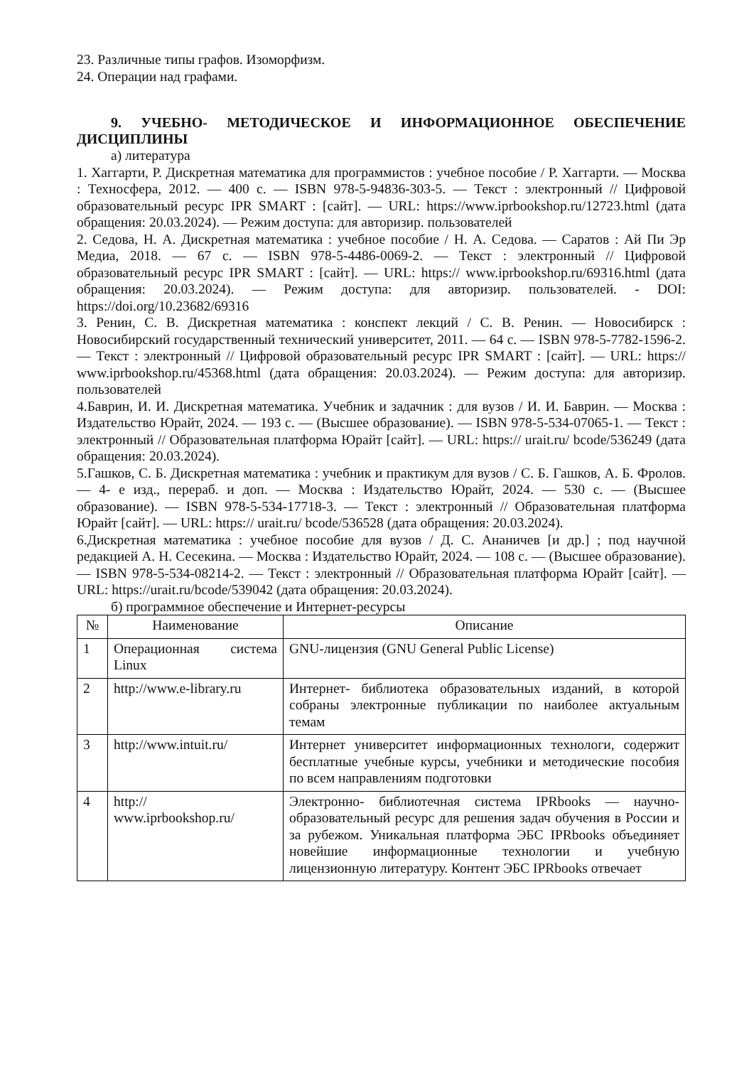23. Различные типы графов. Изоморфизм.
24. Операции над графами.
9. УЧЕБНО- МЕТОДИЧЕСКОЕ И ИНФОРМАЦИОННОЕ ОБЕСПЕЧЕНИЕ ДИСЦИПЛИНЫ
а) литература
1. Хаггарти, Р. Дискретная математика для программистов : учебное пособие / Р. Хаггарти. — Москва : Техносфера, 2012. — 400 c. — ISBN 978-5-94836-303-5. — Текст : электронный // Цифровой образовательный ресурс IPR SMART : [сайт]. — URL: https://www.iprbookshop.ru/12723.html (дата обращения: 20.03.2024). — Режим доступа: для авторизир. пользователей
2. Седова, Н. А. Дискретная математика : учебное пособие / Н. А. Седова. — Саратов : Ай Пи Эр Медиа, 2018. — 67 c. — ISBN 978-5-4486-0069-2. — Текст : электронный // Цифровой образовательный ресурс IPR SMART : [сайт]. — URL: https:// www.iprbookshop.ru/69316.html (дата обращения: 20.03.2024). — Режим доступа: для авторизир. пользователей. - DOI: https://doi.org/10.23682/69316
3. Ренин, С. В. Дискретная математика : конспект лекций / С. В. Ренин. — Новосибирск : Новосибирский государственный технический университет, 2011. — 64 c. — ISBN 978-5-7782-1596-2. — Текст : электронный // Цифровой образовательный ресурс IPR SMART : [сайт]. — URL: https:// www.iprbookshop.ru/45368.html (дата обращения: 20.03.2024). — Режим доступа: для авторизир. пользователей
4.Баврин, И. И. Дискретная математика. Учебник и задачник : для вузов / И. И. Баврин. — Москва : Издательство Юрайт, 2024. — 193 с. — (Высшее образование). — ISBN 978-5-534-07065-1. — Текст : электронный // Образовательная платформа Юрайт [сайт]. — URL: https:// urait.ru/ bcode/536249 (дата обращения: 20.03.2024).
5.Гашков, С. Б. Дискретная математика : учебник и практикум для вузов / С. Б. Гашков, А. Б. Фролов. — 4- е изд., перераб. и доп. — Москва : Издательство Юрайт, 2024. — 530 с. — (Высшее образование). — ISBN 978-5-534-17718-3. — Текст : электронный // Образовательная платформа Юрайт [сайт]. — URL: https:// urait.ru/ bcode/536528 (дата обращения: 20.03.2024).
6.Дискретная математика : учебное пособие для вузов / Д. С. Ананичев [и др.] ; под научной редакцией А. Н. Сесекина. — Москва : Издательство Юрайт, 2024. — 108 с. — (Высшее образование). — ISBN 978-5-534-08214-2. — Текст : электронный // Образовательная платформа Юрайт [сайт]. — URL: https://urait.ru/bcode/539042 (дата обращения: 20.03.2024).
б) программное обеспечение и Интернет-ресурсы
| № | Наименование | Описание |
| --- | --- | --- |
| 1 | Операционная система Linux | GNU-лицензия (GNU General Public License) |
| 2 | http://www.e-library.ru | Интернет- библиотека образовательных изданий, в которой собраны электронные публикации по наиболее актуальным темам |
| 3 | http://www.intuit.ru/ | Интернет университет информационных технологи, содержит бесплатные учебные курсы, учебники и методические пособия по всем направлениям подготовки |
| 4 | http:// www.iprbookshop.ru/ | Электронно- библиотечная система IPRbooks — научно- образовательный ресурс для решения задач обучения в России и за рубежом. Уникальная платформа ЭБС IPRbooks объединяет новейшие информационные технологии и учебную лицензионную литературу. Контент ЭБС IPRbooks отвечает |